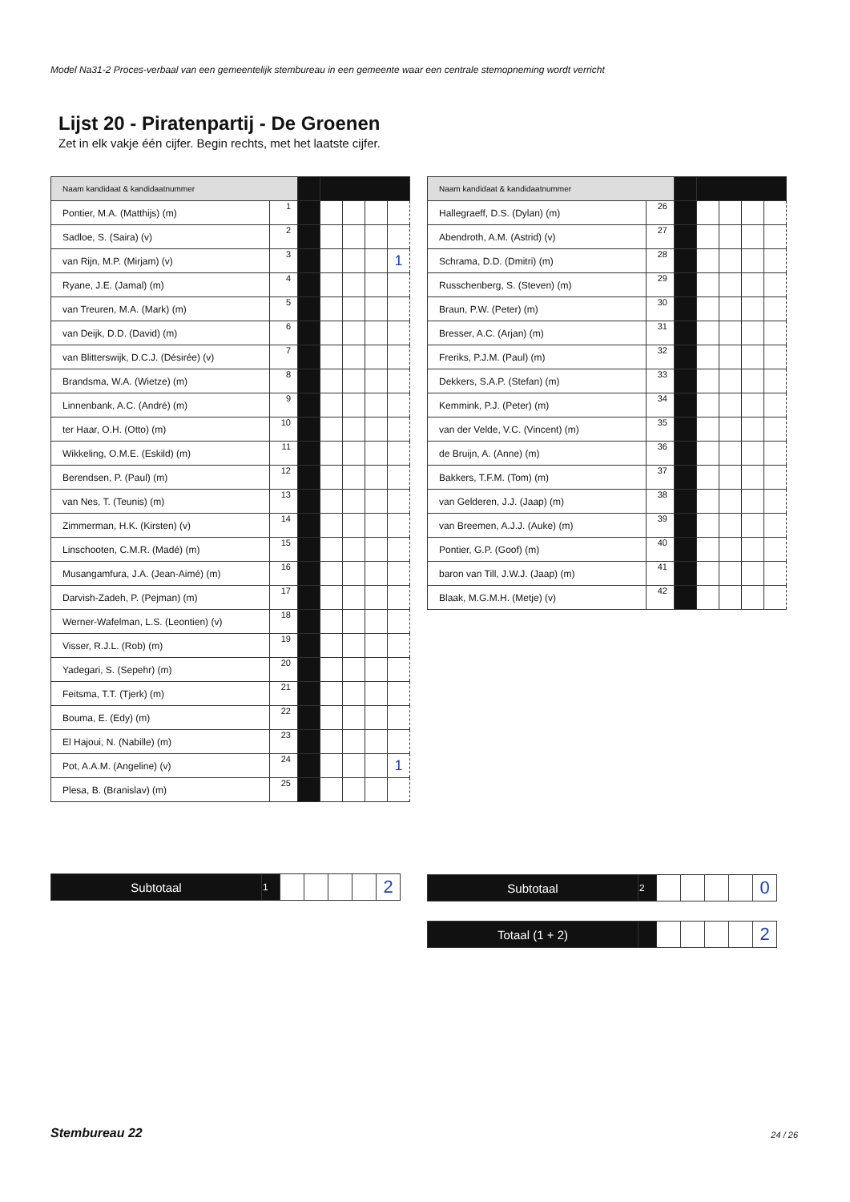Model Na31-2 Proces-verbaal van een gemeentelijk stembureau in een gemeente waar een centrale stemopneming wordt verricht
Lijst 20 - Piratenpartij - De Groenen
Zet in elk vakje één cijfer. Begin rechts, met het laatste cijfer.
| Naam kandidaat & kandidaatnummer | | | | | | |
| Pontier, M.A. (Matthijs) (m) | 1 | | | | | |
| Sadloe, S. (Saira) (v) | 2 | | | | | |
| van Rijn, M.P. (Mirjam) (v) | 3 | | | | | 1 |
| Ryane, J.E. (Jamal) (m) | 4 | | | | | |
| van Treuren, M.A. (Mark) (m) | 5 | | | | | |
| van Deijk, D.D. (David) (m) | 6 | | | | | |
| van Blitterswijk, D.C.J. (Désirée) (v) | 7 | | | | | |
| Brandsma, W.A. (Wietze) (m) | 8 | | | | | |
| Linnenbank, A.C. (André) (m) | 9 | | | | | |
| ter Haar, O.H. (Otto) (m) | 10 | | | | | |
| Wikkeling, O.M.E. (Eskild) (m) | 11 | | | | | |
| Berendsen, P. (Paul) (m) | 12 | | | | | |
| van Nes, T. (Teunis) (m) | 13 | | | | | |
| Zimmerman, H.K. (Kirsten) (v) | 14 | | | | | |
| Linschooten, C.M.R. (Madé) (m) | 15 | | | | | |
| Musangamfura, J.A. (Jean-Aimé) (m) | 16 | | | | | |
| Darvish-Zadeh, P. (Pejman) (m) | 17 | | | | | |
| Werner-Wafelman, L.S. (Leontien) (v) | 18 | | | | | |
| Visser, R.J.L. (Rob) (m) | 19 | | | | | |
| Yadegari, S. (Sepehr) (m) | 20 | | | | | |
| Feitsma, T.T. (Tjerk) (m) | 21 | | | | | |
| Bouma, E. (Edy) (m) | 22 | | | | | |
| El Hajoui, N. (Nabille) (m) | 23 | | | | | |
| Pot, A.A.M. (Angeline) (v) | 24 | | | | | 1 |
| Plesa, B. (Branislav) (m) | 25 | | | | | |
| Naam kandidaat & kandidaatnummer | | | | | | |
| Hallegraeff, D.S. (Dylan) (m) | 26 | | | | | |
| Abendroth, A.M. (Astrid) (v) | 27 | | | | | |
| Schrama, D.D. (Dmitri) (m) | 28 | | | | | |
| Russchenberg, S. (Steven) (m) | 29 | | | | | |
| Braun, P.W. (Peter) (m) | 30 | | | | | |
| Bresser, A.C. (Arjan) (m) | 31 | | | | | |
| Freriks, P.J.M. (Paul) (m) | 32 | | | | | |
| Dekkers, S.A.P. (Stefan) (m) | 33 | | | | | |
| Kemmink, P.J. (Peter) (m) | 34 | | | | | |
| van der Velde, V.C. (Vincent) (m) | 35 | | | | | |
| de Bruijn, A. (Anne) (m) | 36 | | | | | |
| Bakkers, T.F.M. (Tom) (m) | 37 | | | | | |
| van Gelderen, J.J. (Jaap) (m) | 38 | | | | | |
| van Breemen, A.J.J. (Auke) (m) | 39 | | | | | |
| Pontier, G.P. (Goof) (m) | 40 | | | | | |
| baron van Till, J.W.J. (Jaap) (m) | 41 | | | | | |
| Blaak, M.G.M.H. (Metje) (v) | 42 | | | | | |
| Subtotaal | 1 | | | | | 2 |
| Subtotaal | 2 | | | | | 0 |
| Totaal (1 + 2) | | | | | | 2 |
Stembureau 22 24 / 26